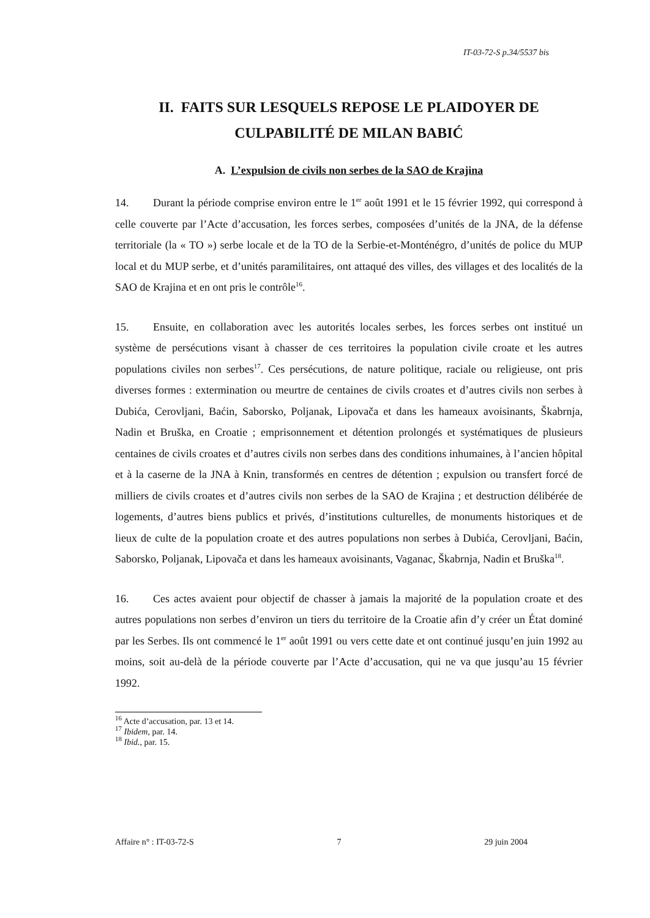IT-03-72-S p.34/5537 bis
II. FAITS SUR LESQUELS REPOSE LE PLAIDOYER DE
CULPABILITÉ DE MILAN BABIĆ
A. L’expulsion de civils non serbes de la SAO de Krajina
14. Durant la période comprise environ entre le 1<sup>er</sup> août 1991 et le 15 février 1992, qui correspond à celle couverte par l’Acte d’accusation, les forces serbes, composées d’unités de la JNA, de la défense territoriale (la « TO ») serbe locale et de la TO de la Serbie-et-Monténégro, d’unités de police du MUP local et du MUP serbe, et d’unités paramilitaires, ont attaqué des villes, des villages et des localités de la SAO de Krajina et en ont pris le contrôle<sup>16</sup>.
15. Ensuite, en collaboration avec les autorités locales serbes, les forces serbes ont institué un système de persécutions visant à chasser de ces territoires la population civile croate et les autres populations civiles non serbes<sup>17</sup>. Ces persécutions, de nature politique, raciale ou religieuse, ont pris diverses formes : extermination ou meurtre de centaines de civils croates et d’autres civils non serbes à Dubića, Cerovljani, Baćin, Saborsko, Poljanak, Lipovača et dans les hameaux avoisinants, Škabrnja, Nadin et Bruška, en Croatie ; emprisonnement et détention prolongés et systématiques de plusieurs centaines de civils croates et d’autres civils non serbes dans des conditions inhumaines, à l’ancien hôpital et à la caserne de la JNA à Knin, transformés en centres de détention ; expulsion ou transfert forcé de milliers de civils croates et d’autres civils non serbes de la SAO de Krajina ; et destruction délibérée de logements, d’autres biens publics et privés, d’institutions culturelles, de monuments historiques et de lieux de culte de la population croate et des autres populations non serbes à Dubića, Cerovljani, Baćin, Saborsko, Poljanak, Lipovača et dans les hameaux avoisinants, Vaganac, Škabrnja, Nadin et Bruška<sup>18</sup>.
16. Ces actes avaient pour objectif de chasser à jamais la majorité de la population croate et des autres populations non serbes d’environ un tiers du territoire de la Croatie afin d’y créer un État dominé par les Serbes. Ils ont commencé le 1<sup>er</sup> août 1991 ou vers cette date et ont continué jusqu’en juin 1992 au moins, soit au-delà de la période couverte par l’Acte d’accusation, qui ne va que jusqu’au 15 février 1992.
<sup>16</sup> Acte d’accusation, par. 13 et 14.
<sup>17</sup> Ibidem, par. 14.
<sup>18</sup> Ibid., par. 15.
Affaire n° : IT-03-72-S 7 29 juin 2004